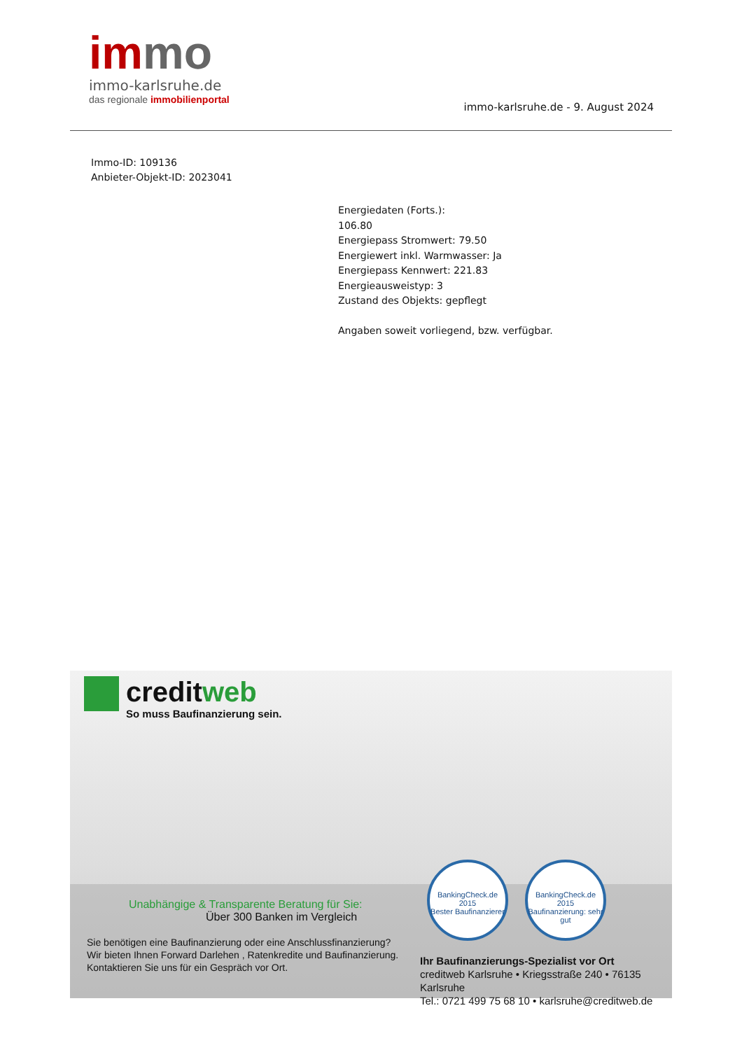immo
immo-karlsruhe.de
das regionale immobilienportal
immo-karlsruhe.de - 9. August 2024
Immo-ID: 109136
Anbieter-Objekt-ID: 2023041
Energiedaten (Forts.):
106.80
Energiepass Stromwert: 79.50
Energiewert inkl. Warmwasser: Ja
Energiepass Kennwert: 221.83
Energieausweistyp: 3
Zustand des Objekts: gepflegt
Angaben soweit vorliegend, bzw. verfügbar.
creditweb
So muss Baufinanzierung sein.
BankingCheck.de
2015
Bester Baufinanzierer
BankingCheck.de
2015
Baufinanzierung: sehr gut
Unabhängige & Transparente Beratung für Sie:
Über 300 Banken im Vergleich
Sie benötigen eine Baufinanzierung oder eine Anschlussfinanzierung?
Wir bieten Ihnen Forward Darlehen , Ratenkredite und Baufinanzierung.
Kontaktieren Sie uns für ein Gespräch vor Ort.
Ihr Baufinanzierungs-Spezialist vor Ort
creditweb Karlsruhe • Kriegsstraße 240 • 76135 Karlsruhe
Tel.: 0721 499 75 68 10 • karlsruhe@creditweb.de